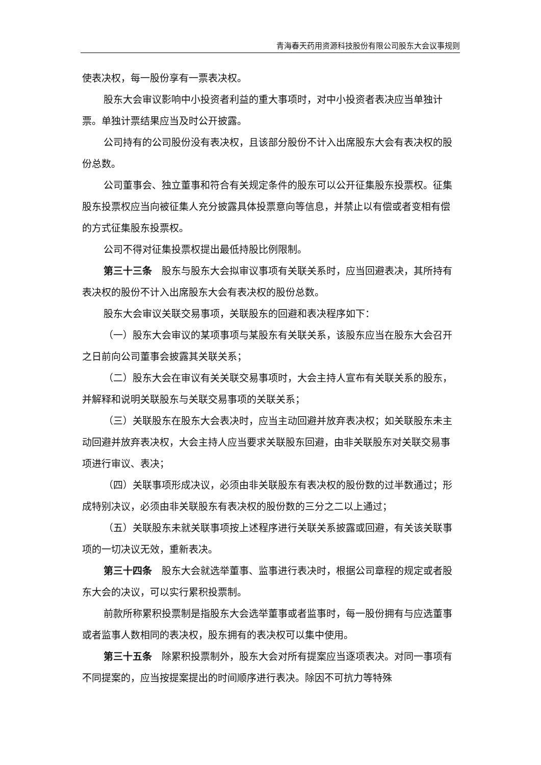青海春天药用资源科技股份有限公司股东大会议事规则
使表决权，每一股份享有一票表决权。
股东大会审议影响中小投资者利益的重大事项时，对中小投资者表决应当单独计票。单独计票结果应当及时公开披露。
公司持有的公司股份没有表决权，且该部分股份不计入出席股东大会有表决权的股份总数。
公司董事会、独立董事和符合有关规定条件的股东可以公开征集股东投票权。征集股东投票权应当向被征集人充分披露具体投票意向等信息，并禁止以有偿或者变相有偿的方式征集股东投票权。
公司不得对征集投票权提出最低持股比例限制。
第三十三条　股东与股东大会拟审议事项有关联关系时，应当回避表决，其所持有表决权的股份不计入出席股东大会有表决权的股份总数。
股东大会审议关联交易事项，关联股东的回避和表决程序如下：
（一）股东大会审议的某项事项与某股东有关联关系，该股东应当在股东大会召开之日前向公司董事会披露其关联关系；
（二）股东大会在审议有关关联交易事项时，大会主持人宣布有关联关系的股东，并解释和说明关联股东与关联交易事项的关联关系；
（三）关联股东在股东大会表决时，应当主动回避并放弃表决权；如关联股东未主动回避并放弃表决权，大会主持人应当要求关联股东回避，由非关联股东对关联交易事项进行审议、表决；
（四）关联事项形成决议，必须由非关联股东有表决权的股份数的过半数通过；形成特别决议，必须由非关联股东有表决权的股份数的三分之二以上通过；
（五）关联股东未就关联事项按上述程序进行关联关系披露或回避，有关该关联事项的一切决议无效，重新表决。
第三十四条　股东大会就选举董事、监事进行表决时，根据公司章程的规定或者股东大会的决议，可以实行累积投票制。
前款所称累积投票制是指股东大会选举董事或者监事时，每一股份拥有与应选董事或者监事人数相同的表决权，股东拥有的表决权可以集中使用。
第三十五条　除累积投票制外，股东大会对所有提案应当逐项表决。对同一事项有不同提案的，应当按提案提出的时间顺序进行表决。除因不可抗力等特殊